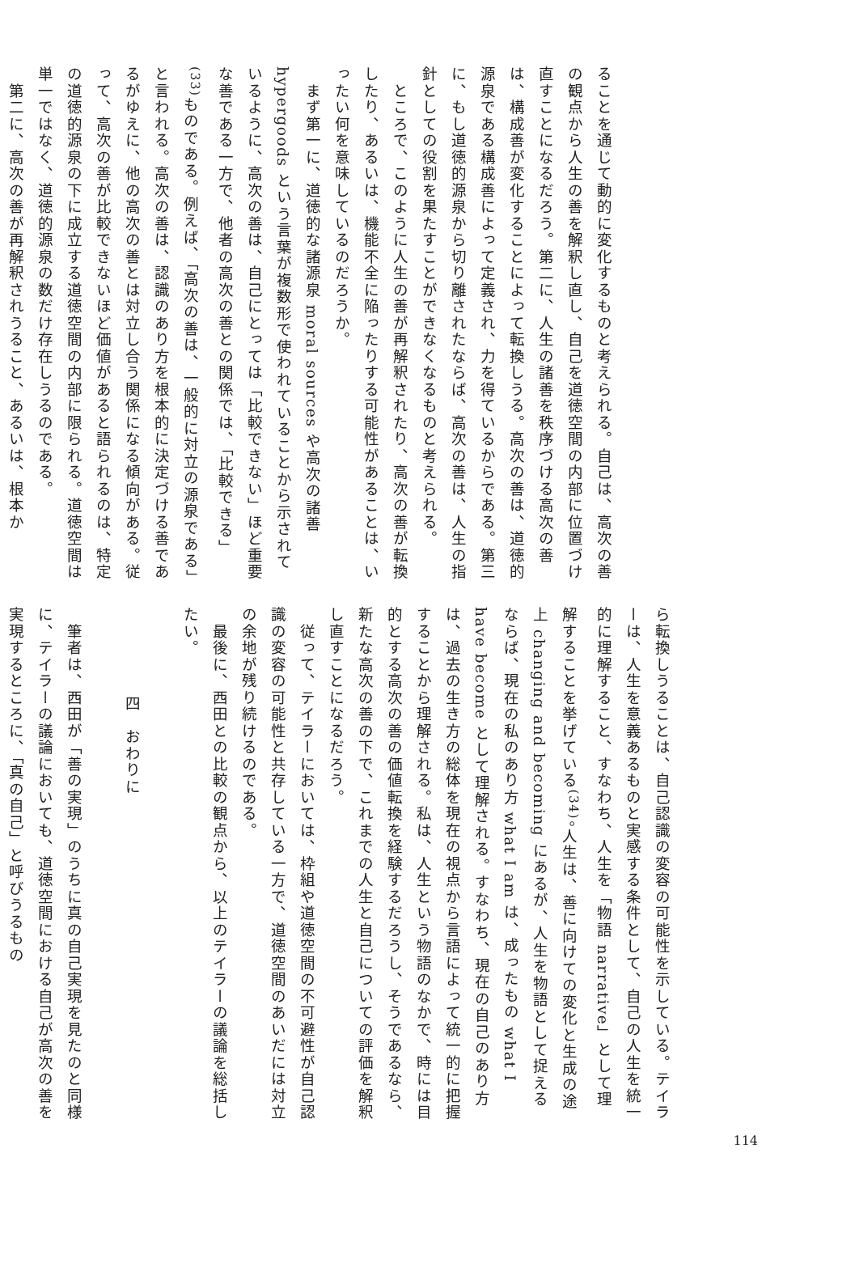ることを通じて動的に変化するものと考えられる。自己は、高次の善の観点から人生の善を解釈し直し、自己を道徳空間の内部に位置づけ直すことになるだろう。第二に、人生の諸善を秩序づける高次の善は、構成善が変化することによって転換しうる。高次の善は、道徳的源泉である構成善によって定義され、力を得ているからである。第三に、もし道徳的源泉から切り離されたならば、高次の善は、人生の指針としての役割を果たすことができなくなるものと考えられる。
　ところで、このように人生の善が再解釈されたり、高次の善が転換したり、あるいは、機能不全に陥ったりする可能性があることは、いったい何を意味しているのだろうか。
　まず第一に、道徳的な諸源泉 moral sources や高次の諸善 hypergoods という言葉が複数形で使われていることから示されているように、高次の善は、自己にとっては「比較できない」ほど重要な善である一方で、他者の高次の善との関係では、「比較できる」<sup>(33)</sup>ものである。例えば、「高次の善は、一般的に対立の源泉である」と言われる。高次の善は、認識のあり方を根本的に決定づける善であるがゆえに、他の高次の善とは対立し合う関係になる傾向がある。従って、高次の善が比較できないほど価値があると語られるのは、特定の道徳的源泉の下に成立する道徳空間の内部に限られる。道徳空間は単一ではなく、道徳的源泉の数だけ存在しうるのである。
　第二に、高次の善が再解釈されうること、あるいは、根本か
ら転換しうることは、自己認識の変容の可能性を示している。テイラーは、人生を意義あるものと実感する条件として、自己の人生を統一的に理解すること、すなわち、人生を「物語 narrative」として理解することを挙げている<sup>(34)</sup>。人生は、善に向けての変化と生成の途上 changing and becoming にあるが、人生を物語として捉えるならば、現在の私のあり方 what I am は、成ったもの what I have become として理解される。すなわち、現在の自己のあり方は、過去の生き方の総体を現在の視点から言語によって統一的に把握することから理解される。私は、人生という物語のなかで、時には目的とする高次の善の価値転換を経験するだろうし、そうであるなら、新たな高次の善の下で、これまでの人生と自己についての評価を解釈し直すことになるだろう。
　従って、テイラーにおいては、枠組や道徳空間の不可避性が自己認識の変容の可能性と共存している一方で、道徳空間のあいだには対立の余地が残り続けるのである。
　最後に、西田との比較の観点から、以上のテイラーの議論を総括したい。
四　おわりに
　筆者は、西田が「善の実現」のうちに真の自己実現を見たのと同様に、テイラーの議論においても、道徳空間における自己が高次の善を実現するところに、「真の自己」と呼びうるもの
114